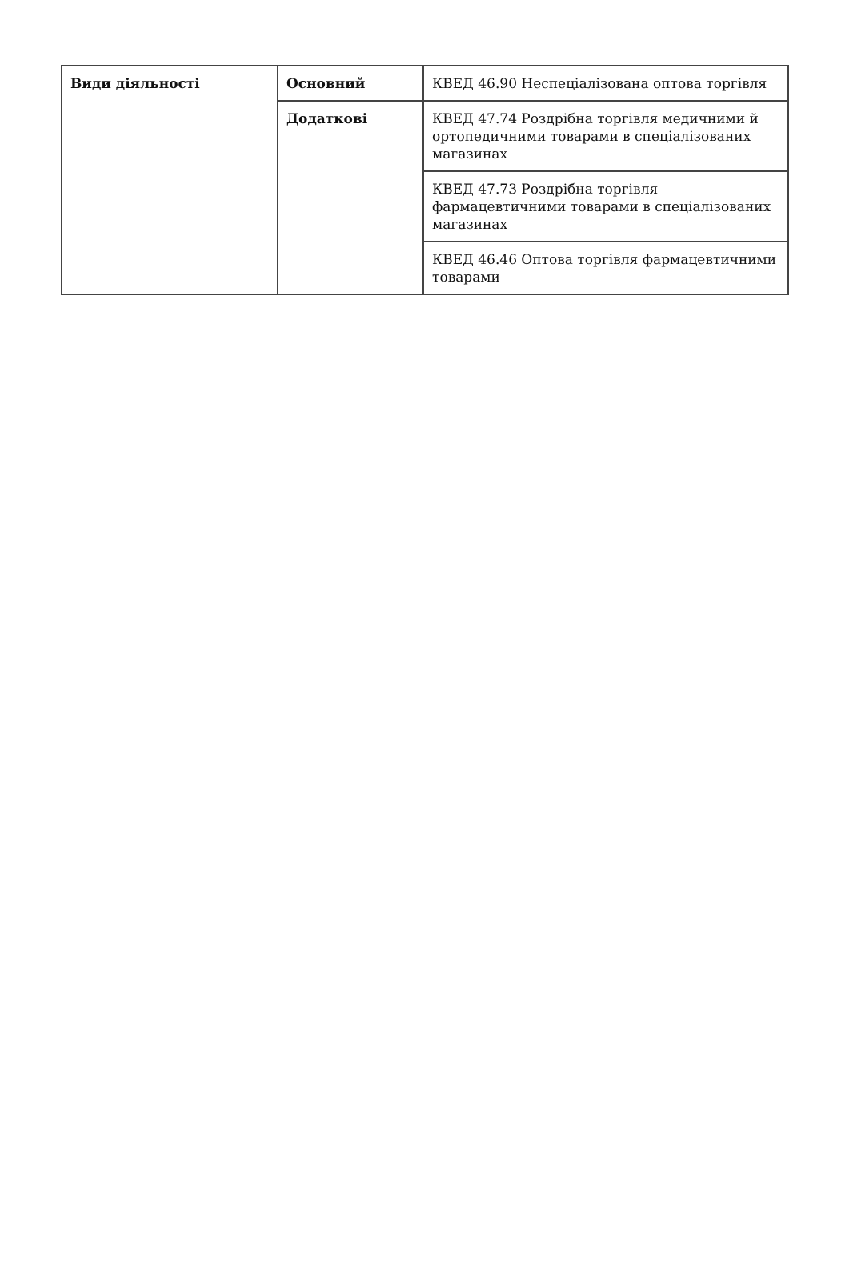| Види діяльності | Основний | КВЕД 46.90 Неспеціалізована оптова торгівля |
| | Додаткові | КВЕД 47.74 Роздрібна торгівля медичними й ортопедичними товарами в спеціалізованих магазинах |
| | | КВЕД 47.73 Роздрібна торгівля фармацевтичними товарами в спеціалізованих магазинах |
| | | КВЕД 46.46 Оптова торгівля фармацевтичними товарами |